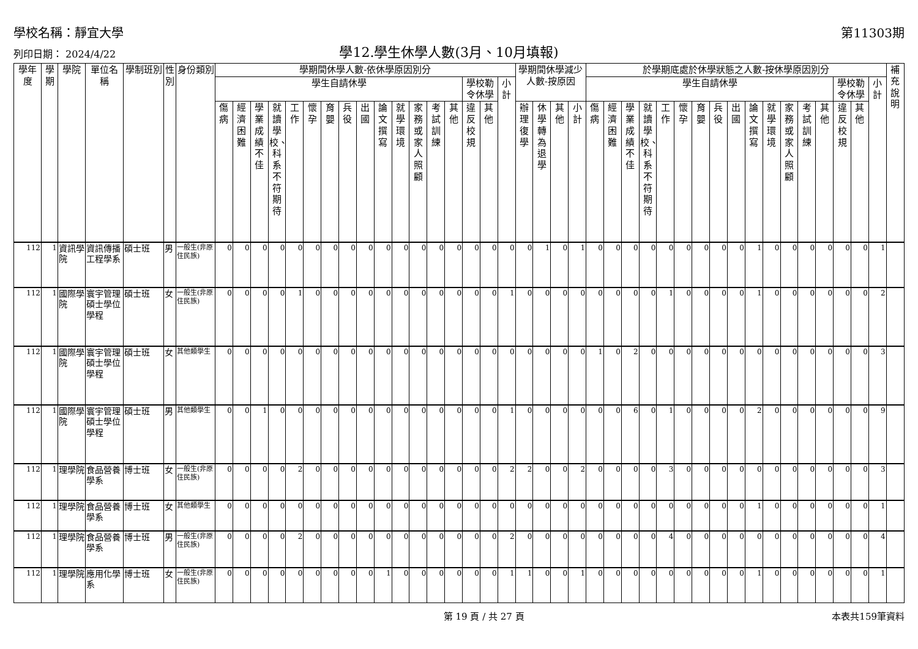學校名稱：靜宜大學
第11303期
列印日期： 2024/4/22
學12.學生休學人數(3月、10月填報)
| 學年度 | 學期 | 學院 | 單位名稱 | 學制班別 | 性別 | 身份類別 | 學期間休學人數-依休學原因別分 | | | | | | | | | | | | | | | | | 學期間休學減少人數-按原因 | | | | 於學期底處於休學狀態之人數-按休學原因別分 | | | | | | | | | | | | | | | | | 補充說明 |
| --- | --- | --- | --- | --- | --- | --- | --- | --- | --- | --- | --- | --- | --- | --- | --- | --- | --- | --- | --- | --- | --- | --- | --- | --- | --- | --- | --- | --- | --- | --- | --- | --- | --- | --- | --- | --- | --- | --- | --- | --- | --- | --- | --- | --- | --- |
| | | | | | | | 學生自請休學 | | | | | | | | | | | | | | 學校勒令休學 | | 小計 | | | | | 學生自請休學 | | | | | | | | | | | | | | 學校勒令休學 | | 小計 | |
| | | | | | | | 傷病 | 經濟困難 | 學業成績不佳 | 就讀學校、科系不符期待 | 工作 | 懷孕 | 育嬰 | 兵役 | 出國 | 論文撰寫 | 就學環境 | 家務或家人照顧 | 考試訓練 | 其他 | 違反校規 | 其他 | | 辦理復學 | 休學轉為退學 | 其他 | 小計 | 傷病 | 經濟困難 | 學業成績不佳 | 就讀學校、科系不符期待 | 工作 | 懷孕 | 育嬰 | 兵役 | 出國 | 論文撰寫 | 就學環境 | 家務或家人照顧 | 考試訓練 | 其他 | 違反校規 | 其他 | | |
| 112 | 1 | 資訊學院 | 資訊傳播工程學系 | 碩士班 | 男 | 一般生(非原住民族) | 0 | 0 | 0 | 0 | 0 | 0 | 0 | 0 | 0 | 0 | 0 | 0 | 0 | 0 | 0 | 0 | 0 | 0 | 1 | 0 | 1 | 0 | 0 | 0 | 0 | 0 | 0 | 0 | 0 | 0 | 1 | 0 | 0 | 0 | 0 | 0 | 0 | 1 | |
| 112 | 1 | 國際學院 | 寰宇管理碩士學位學程 | 碩士班 | 女 | 一般生(非原住民族) | 0 | 0 | 0 | 0 | 1 | 0 | 0 | 0 | 0 | 0 | 0 | 0 | 0 | 0 | 0 | 0 | 1 | 0 | 0 | 0 | 0 | 0 | 0 | 0 | 0 | 1 | 0 | 0 | 0 | 0 | 1 | 0 | 0 | 0 | 0 | 0 | 0 | 2 | |
| 112 | 1 | 國際學院 | 寰宇管理碩士學位學程 | 碩士班 | 女 | 其他類學生 | 0 | 0 | 0 | 0 | 0 | 0 | 0 | 0 | 0 | 0 | 0 | 0 | 0 | 0 | 0 | 0 | 0 | 0 | 0 | 0 | 0 | 1 | 0 | 2 | 0 | 0 | 0 | 0 | 0 | 0 | 0 | 0 | 0 | 0 | 0 | 0 | 0 | 3 | |
| 112 | 1 | 國際學院 | 寰宇管理碩士學位學程 | 碩士班 | 男 | 其他類學生 | 0 | 0 | 1 | 0 | 0 | 0 | 0 | 0 | 0 | 0 | 0 | 0 | 0 | 0 | 0 | 0 | 1 | 0 | 0 | 0 | 0 | 0 | 0 | 6 | 0 | 1 | 0 | 0 | 0 | 0 | 2 | 0 | 0 | 0 | 0 | 0 | 0 | 9 | |
| 112 | 1 | 理學院 | 食品營養學系 | 博士班 | 女 | 一般生(非原住民族) | 0 | 0 | 0 | 0 | 2 | 0 | 0 | 0 | 0 | 0 | 0 | 0 | 0 | 0 | 0 | 0 | 2 | 2 | 0 | 0 | 2 | 0 | 0 | 0 | 0 | 3 | 0 | 0 | 0 | 0 | 0 | 0 | 0 | 0 | 0 | 0 | 0 | 3 | |
| 112 | 1 | 理學院 | 食品營養學系 | 博士班 | 女 | 其他類學生 | 0 | 0 | 0 | 0 | 0 | 0 | 0 | 0 | 0 | 0 | 0 | 0 | 0 | 0 | 0 | 0 | 0 | 0 | 0 | 0 | 0 | 0 | 0 | 0 | 0 | 0 | 0 | 0 | 0 | 0 | 1 | 0 | 0 | 0 | 0 | 0 | 0 | 1 | |
| 112 | 1 | 理學院 | 食品營養學系 | 博士班 | 男 | 一般生(非原住民族) | 0 | 0 | 0 | 0 | 2 | 0 | 0 | 0 | 0 | 0 | 0 | 0 | 0 | 0 | 0 | 0 | 2 | 0 | 0 | 0 | 0 | 0 | 0 | 0 | 0 | 4 | 0 | 0 | 0 | 0 | 0 | 0 | 0 | 0 | 0 | 0 | 0 | 4 | |
| 112 | 1 | 理學院 | 應用化學系 | 博士班 | 女 | 一般生(非原住民族) | 0 | 0 | 0 | 0 | 0 | 0 | 0 | 0 | 0 | 1 | 0 | 0 | 0 | 0 | 0 | 0 | 1 | 1 | 0 | 0 | 1 | 0 | 0 | 0 | 0 | 0 | 0 | 0 | 0 | 0 | 1 | 0 | 0 | 0 | 0 | 0 | 0 | 1 | |
第 19 頁 / 共 27 頁 本表共159筆資料